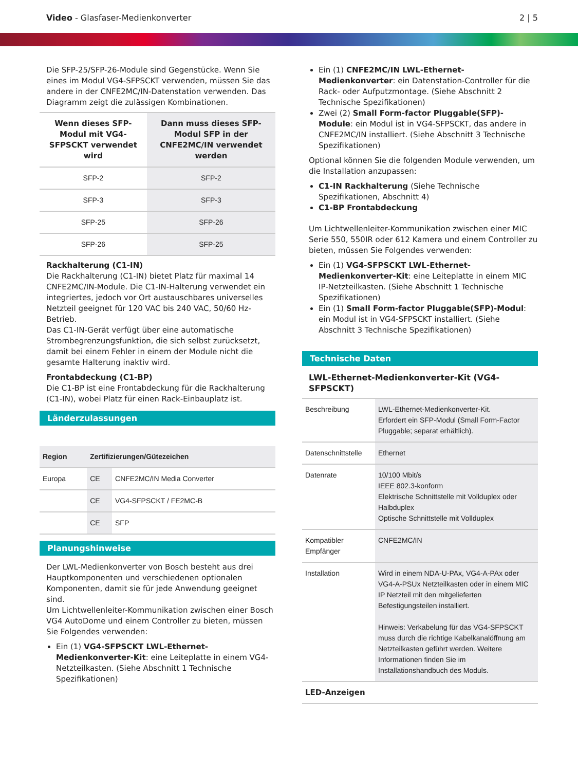Video - Glasfaser-Medienkonverter
2 | 5
Die SFP-25/SFP-26-Module sind Gegenstücke. Wenn Sie eines im Modul VG4-SFPSCKT verwenden, müssen Sie das andere in der CNFE2MC/IN-Datenstation verwenden. Das Diagramm zeigt die zulässigen Kombinationen.
| Wenn dieses SFP-Modul mit VG4-SFPSCKT verwendet wird | Dann muss dieses SFP-Modul SFP in der CNFE2MC/IN verwendet werden |
| --- | --- |
| SFP-2 | SFP-2 |
| SFP-3 | SFP-3 |
| SFP-25 | SFP-26 |
| SFP-26 | SFP-25 |
Rackhalterung (C1-IN)
Die Rackhalterung (C1-IN) bietet Platz für maximal 14 CNFE2MC/IN-Module. Die C1-IN-Halterung verwendet ein integriertes, jedoch vor Ort austauschbares universelles Netzteil geeignet für 120 VAC bis 240 VAC, 50/60 Hz-Betrieb.
Das C1-IN-Gerät verfügt über eine automatische Strombegrenzungsfunktion, die sich selbst zurücksetzt, damit bei einem Fehler in einem der Module nicht die gesamte Halterung inaktiv wird.
Frontabdeckung (C1-BP)
Die C1-BP ist eine Frontabdeckung für die Rackhalterung (C1-IN), wobei Platz für einen Rack-Einbauplatz ist.
Länderzulassungen
| Region | Zertifizierungen/Gütezeichen | |
| --- | --- | --- |
| Europa | CE | CNFE2MC/IN Media Converter |
| | CE | VG4-SFPSCKT / FE2MC-B |
| | CE | SFP |
Planungshinweise
Der LWL-Medienkonverter von Bosch besteht aus drei Hauptkomponenten und verschiedenen optionalen Komponenten, damit sie für jede Anwendung geeignet sind.
Um Lichtwellenleiter-Kommunikation zwischen einer Bosch VG4 AutoDome und einem Controller zu bieten, müssen Sie Folgendes verwenden:
Ein (1) VG4-SFPSCKT LWL-Ethernet-Medienkonverter-Kit: eine Leiteplatte in einem VG4-Netzteilkasten. (Siehe Abschnitt 1 Technische Spezifikationen)
Ein (1) CNFE2MC/IN LWL-Ethernet-Medienkonverter: ein Datenstation-Controller für die Rack- oder Aufputzmontage. (Siehe Abschnitt 2 Technische Spezifikationen)
Zwei (2) Small Form-factor Pluggable(SFP)-Module: ein Modul ist in VG4-SFPSCKT, das andere in CNFE2MC/IN installiert. (Siehe Abschnitt 3 Technische Spezifikationen)
Optional können Sie die folgenden Module verwenden, um die Installation anzupassen:
C1-IN Rackhalterung (Siehe Technische Spezifikationen, Abschnitt 4)
C1-BP Frontabdeckung
Um Lichtwellenleiter-Kommunikation zwischen einer MIC Serie 550, 550IR oder 612 Kamera und einem Controller zu bieten, müssen Sie Folgendes verwenden:
Ein (1) VG4-SFPSCKT LWL-Ethernet-Medienkonverter-Kit: eine Leiteplatte in einem MIC IP-Netzteilkasten. (Siehe Abschnitt 1 Technische Spezifikationen)
Ein (1) Small Form-factor Pluggable(SFP)-Modul: ein Modul ist in VG4-SFPSCKT installiert. (Siehe Abschnitt 3 Technische Spezifikationen)
Technische Daten
LWL-Ethernet-Medienkonverter-Kit (VG4-SFPSCKT)
| Beschreibung | LWL-Ethernet-Medienkonverter-Kit. Erfordert ein SFP-Modul (Small Form-Factor Pluggable; separat erhältlich). |
| Datenschnittstelle | Ethernet |
| Datenrate | 10/100 Mbit/s IEEE 802.3-konform Elektrische Schnittstelle mit Vollduplex oder Halbduplex Optische Schnittstelle mit Vollduplex |
| Kompatibler Empfänger | CNFE2MC/IN |
| Installation | Wird in einem NDA-U-PAx, VG4-A-PAx oder VG4-A-PSUx Netzteilkasten oder in einem MIC IP Netzteil mit den mitgelieferten Befestigungsteilen installiert. Hinweis: Verkabelung für das VG4-SFPSCKT muss durch die richtige Kabelkanalöffnung am Netzteilkasten geführt werden. Weitere Informationen finden Sie im Installationshandbuch des Moduls. |
| LED-Anzeigen | |